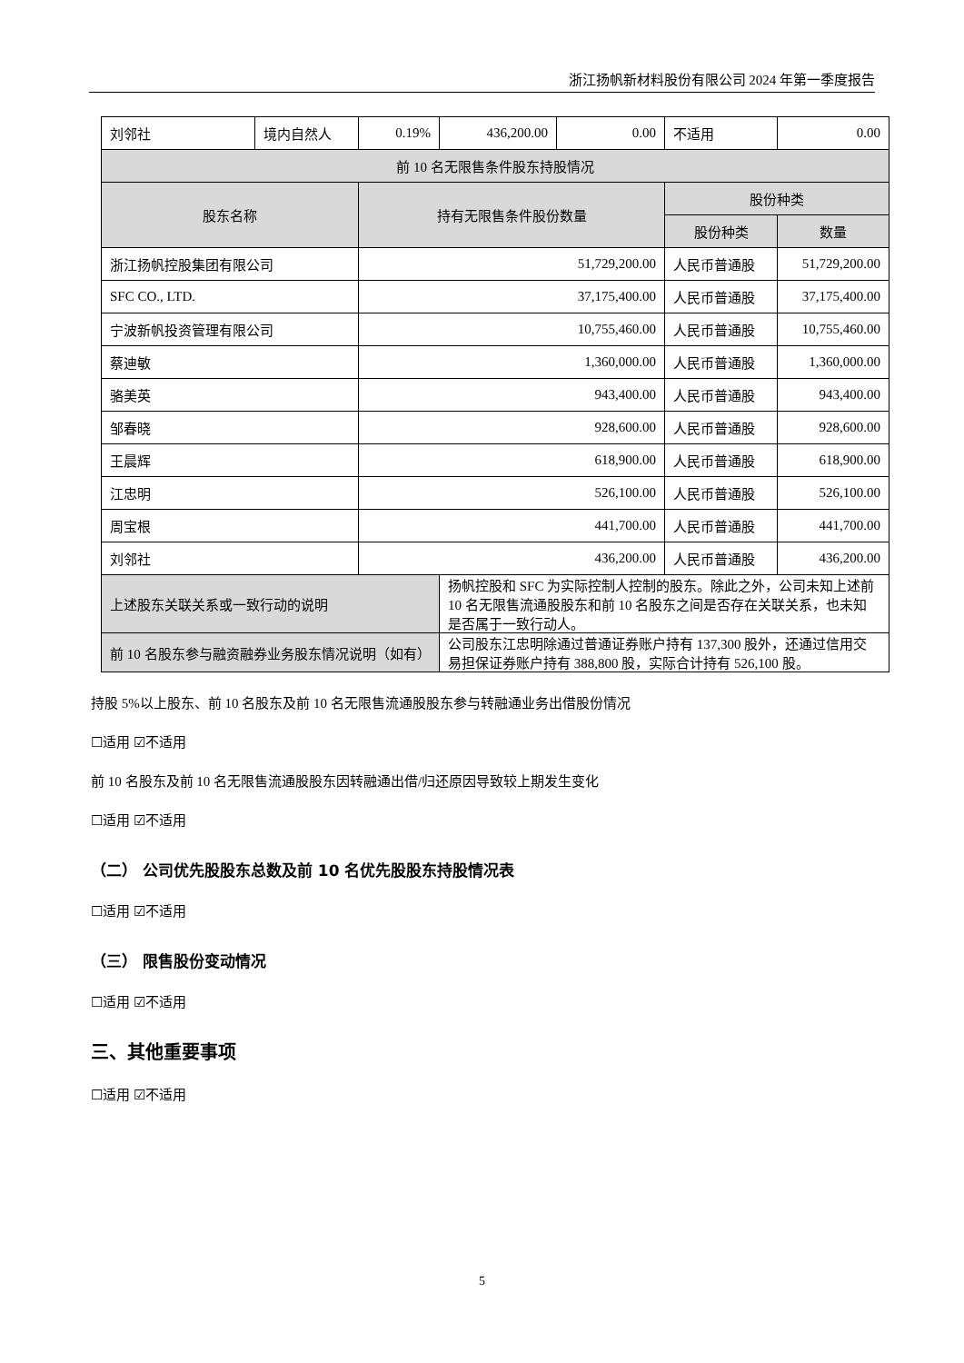浙江扬帆新材料股份有限公司 2024 年第一季度报告
| 刘邻社 | 境内自然人 | 0.19% | 436,200.00 | 0.00 | 不适用 | 0.00 |
| 前 10 名无限售条件股东持股情况 | | | | | | |
| 股东名称 | | 持有无限售条件股份数量 | | | 股份种类 | |
| | | | | | 股份种类 | 数量 |
| 浙江扬帆控股集团有限公司 | | 51,729,200.00 | | | 人民币普通股 | 51,729,200.00 |
| SFC CO., LTD. | | 37,175,400.00 | | | 人民币普通股 | 37,175,400.00 |
| 宁波新帆投资管理有限公司 | | 10,755,460.00 | | | 人民币普通股 | 10,755,460.00 |
| 蔡迪敏 | | 1,360,000.00 | | | 人民币普通股 | 1,360,000.00 |
| 骆美英 | | 943,400.00 | | | 人民币普通股 | 943,400.00 |
| 邹春晓 | | 928,600.00 | | | 人民币普通股 | 928,600.00 |
| 王晨辉 | | 618,900.00 | | | 人民币普通股 | 618,900.00 |
| 江忠明 | | 526,100.00 | | | 人民币普通股 | 526,100.00 |
| 周宝根 | | 441,700.00 | | | 人民币普通股 | 441,700.00 |
| 刘邻社 | | 436,200.00 | | | 人民币普通股 | 436,200.00 |
| 上述股东关联关系或一致行动的说明 | | | 扬帆控股和 SFC 为实际控制人控制的股东。除此之外，公司未知上述前 10 名无限售流通股股东和前 10 名股东之间是否存在关联关系，也未知是否属于一致行动人。 | | | |
| 前 10 名股东参与融资融券业务股东情况说明（如有） | | | 公司股东江忠明除通过普通证券账户持有 137,300 股外，还通过信用交易担保证券账户持有 388,800 股，实际合计持有 526,100 股。 | | | |
持股 5%以上股东、前 10 名股东及前 10 名无限售流通股股东参与转融通业务出借股份情况
☐适用 ☑不适用
前 10 名股东及前 10 名无限售流通股股东因转融通出借/归还原因导致较上期发生变化
☐适用 ☑不适用
（二） 公司优先股股东总数及前 10 名优先股股东持股情况表
☐适用 ☑不适用
（三） 限售股份变动情况
☐适用 ☑不适用
三、其他重要事项
☐适用 ☑不适用
5